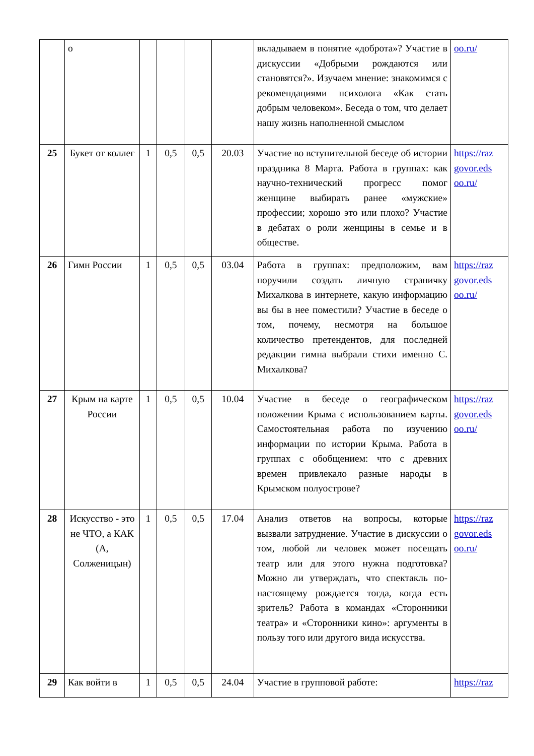| | о | | | | | вкладываем в понятие «доброта»? Участие в дискуссии «Добрыми рождаются или становятся?». Изучаем мнение: знакомимся с рекомендациями психолога «Как стать добрым человеком». Беседа о том, что делает нашу жизнь наполненной смыслом | oo.ru/ |
| 25 | Букет от коллег | 1 | 0,5 | 0,5 | 20.03 | Участие во вступительной беседе об истории праздника 8 Марта. Работа в группах: как научно-технический прогресс помог женщине выбирать ранее «мужские» профессии; хорошо это или плохо? Участие в дебатах о роли женщины в семье и в обществе. | https://raz govor.eds oo.ru/ |
| 26 | Гимн России | 1 | 0,5 | 0,5 | 03.04 | Работа в группах: предположим, вам поручили создать личную страничку Михалкова в интернете, какую информацию вы бы в нее поместили? Участие в беседе о том, почему, несмотря на большое количество претендентов, для последней редакции гимна выбрали стихи именно С. Михалкова? | https://raz govor.eds oo.ru/ |
| 27 | Крым на карте России | 1 | 0,5 | 0,5 | 10.04 | Участие в беседе о географическом положении Крыма с использованием карты. Самостоятельная работа по изучению информации по истории Крыма. Работа в группах с обобщением: что с древних времен привлекало разные народы в Крымском полуострове? | https://raz govor.eds oo.ru/ |
| 28 | Искусство - это не ЧТО, а КАК (А, Солженицын) | 1 | 0,5 | 0,5 | 17.04 | Анализ ответов на вопросы, которые вызвали затруднение. Участие в дискуссии о том, любой ли человек может посещать театр или для этого нужна подготовка? Можно ли утверждать, что спектакль по-настоящему рождается тогда, когда есть зритель? Работа в командах «Сторонники театра» и «Сторонники кино»: аргументы в пользу того или другого вида искусства. | https://raz govor.eds oo.ru/ |
| 29 | Как войти в | 1 | 0,5 | 0,5 | 24.04 | Участие в групповой работе: | https://raz |